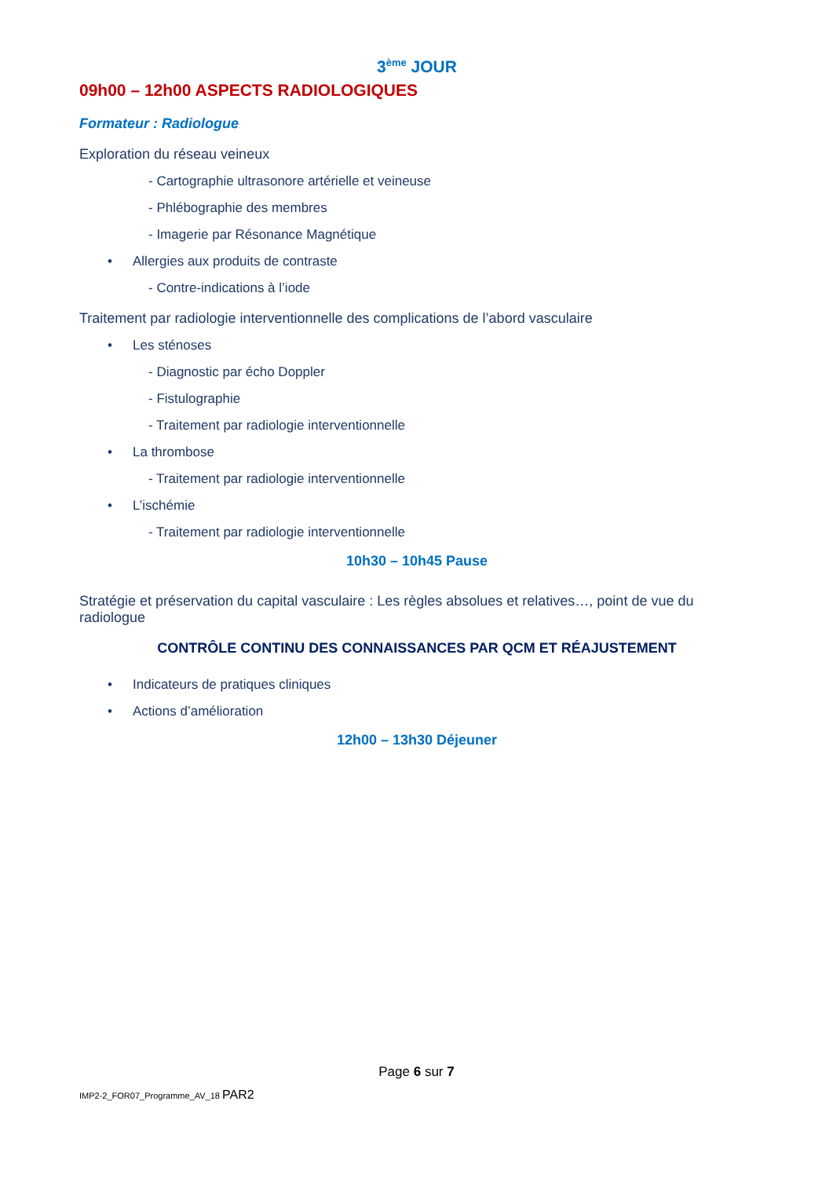3<sup>ème</sup> JOUR
09h00 – 12h00 ASPECTS RADIOLOGIQUES
Formateur : Radiologue
Exploration du réseau veineux
- Cartographie ultrasonore artérielle et veineuse
- Phlébographie des membres
- Imagerie par Résonance Magnétique
• Allergies aux produits de contraste
- Contre-indications à l’iode
Traitement par radiologie interventionnelle des complications de l’abord vasculaire
• Les sténoses
- Diagnostic par écho Doppler
- Fistulographie
- Traitement par radiologie interventionnelle
• La thrombose
- Traitement par radiologie interventionnelle
• L’ischémie
- Traitement par radiologie interventionnelle
10h30 – 10h45 Pause
Stratégie et préservation du capital vasculaire : Les règles absolues et relatives…, point de vue du radiologue
CONTRÔLE CONTINU DES CONNAISSANCES PAR QCM ET RÉAJUSTEMENT
• Indicateurs de pratiques cliniques
• Actions d’amélioration
12h00 – 13h30 Déjeuner
Page 6 sur 7
IMP2-2_FOR07_Programme_AV_18 PAR2